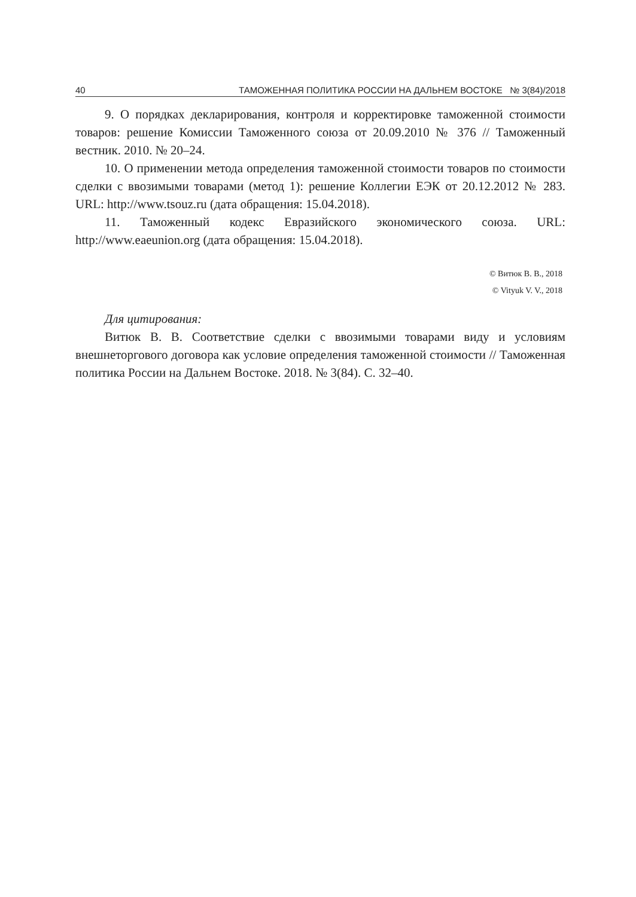40 ТАМОЖЕННАЯ ПОЛИТИКА РОССИИ НА ДАЛЬНЕМ ВОСТОКЕ № 3(84)/2018
9. О порядках декларирования, контроля и корректировке таможенной стоимости товаров: решение Комиссии Таможенного союза от 20.09.2010 № 376 // Таможенный вестник. 2010. № 20–24.
10. О применении метода определения таможенной стоимости товаров по стоимости сделки с ввозимыми товарами (метод 1): решение Коллегии ЕЭК от 20.12.2012 № 283. URL: http://www.tsouz.ru (дата обращения: 15.04.2018).
11. Таможенный кодекс Евразийского экономического союза. URL: http://www.eaeunion.org (дата обращения: 15.04.2018).
© Витюк В. В., 2018
© Vityuk V. V., 2018
Для цитирования:
Витюк В. В. Соответствие сделки с ввозимыми товарами виду и условиям внешнеторгового договора как условие определения таможенной стоимости // Таможенная политика России на Дальнем Востоке. 2018. № 3(84). С. 32–40.